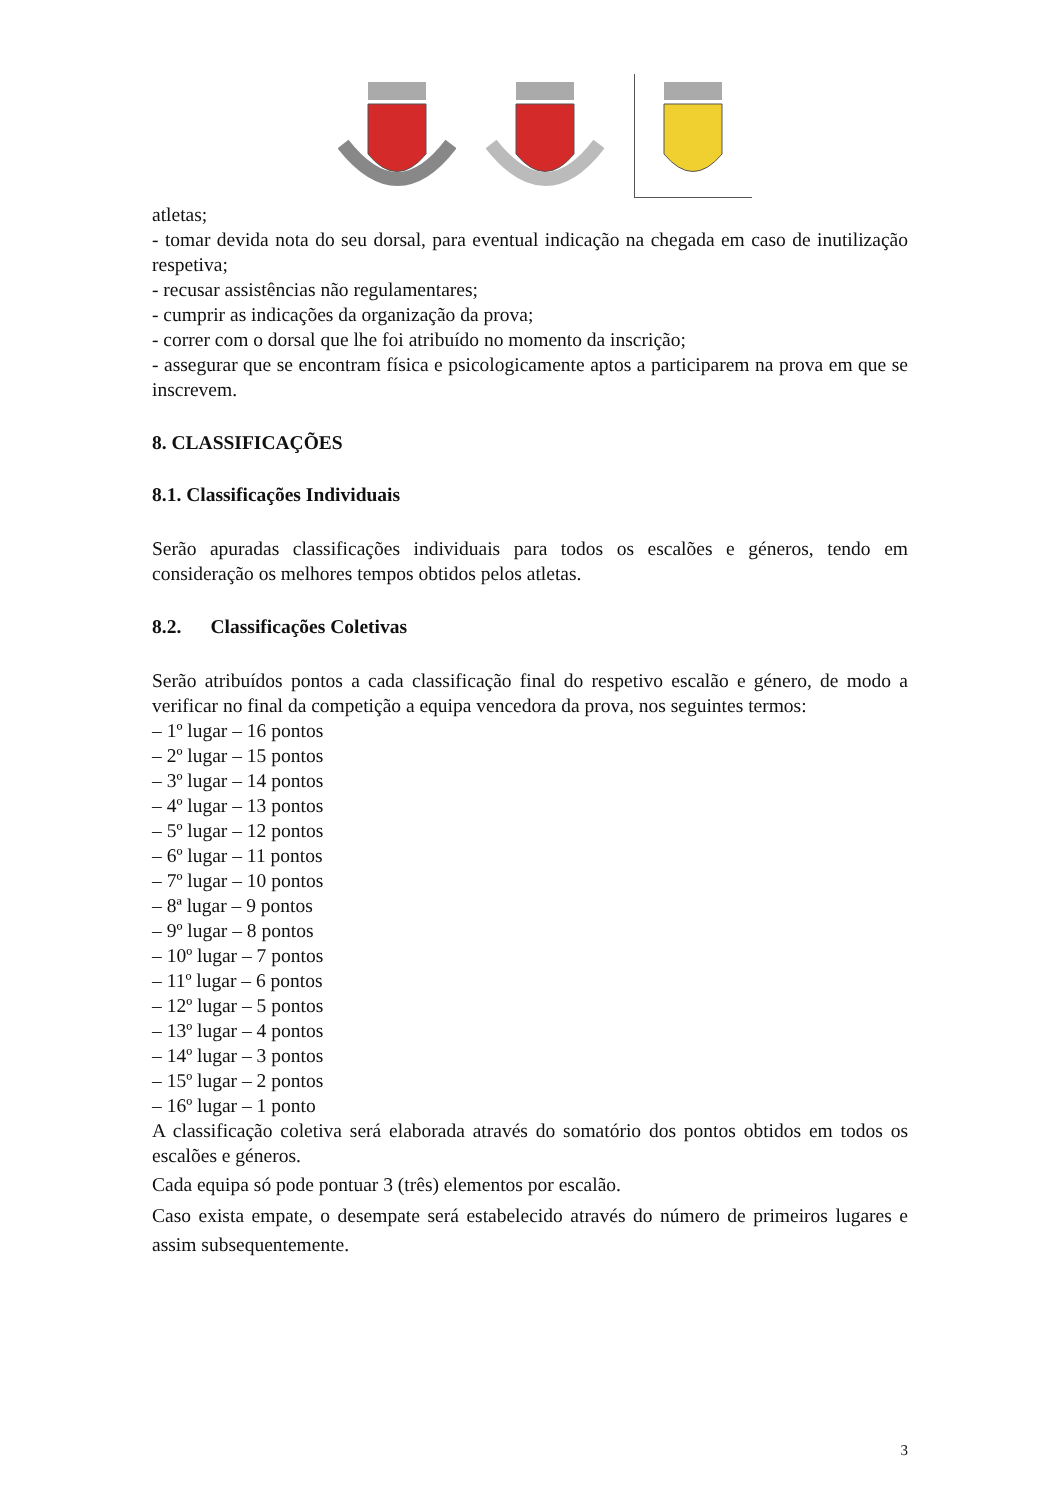atletas;
- tomar devida nota do seu dorsal, para eventual indicação na chegada em caso de inutilização respetiva;
- recusar assistências não regulamentares;
- cumprir as indicações da organização da prova;
- correr com o dorsal que lhe foi atribuído no momento da inscrição;
- assegurar que se encontram física e psicologicamente aptos a participarem na prova em que se inscrevem.
8. CLASSIFICAÇÕES
8.1. Classificações Individuais
Serão apuradas classificações individuais para todos os escalões e géneros, tendo em consideração os melhores tempos obtidos pelos atletas.
8.2. Classificações Coletivas
Serão atribuídos pontos a cada classificação final do respetivo escalão e género, de modo a verificar no final da competição a equipa vencedora da prova, nos seguintes termos:
– 1º lugar – 16 pontos
– 2º lugar – 15 pontos
– 3º lugar – 14 pontos
– 4º lugar – 13 pontos
– 5º lugar – 12 pontos
– 6º lugar – 11 pontos
– 7º lugar – 10 pontos
– 8ª lugar – 9 pontos
– 9º lugar – 8 pontos
– 10º lugar – 7 pontos
– 11º lugar – 6 pontos
– 12º lugar – 5 pontos
– 13º lugar – 4 pontos
– 14º lugar – 3 pontos
– 15º lugar – 2 pontos
– 16º lugar – 1 ponto
A classificação coletiva será elaborada através do somatório dos pontos obtidos em todos os escalões e géneros.
Cada equipa só pode pontuar 3 (três) elementos por escalão.
Caso exista empate, o desempate será estabelecido através do número de primeiros lugares e assim subsequentemente.
3